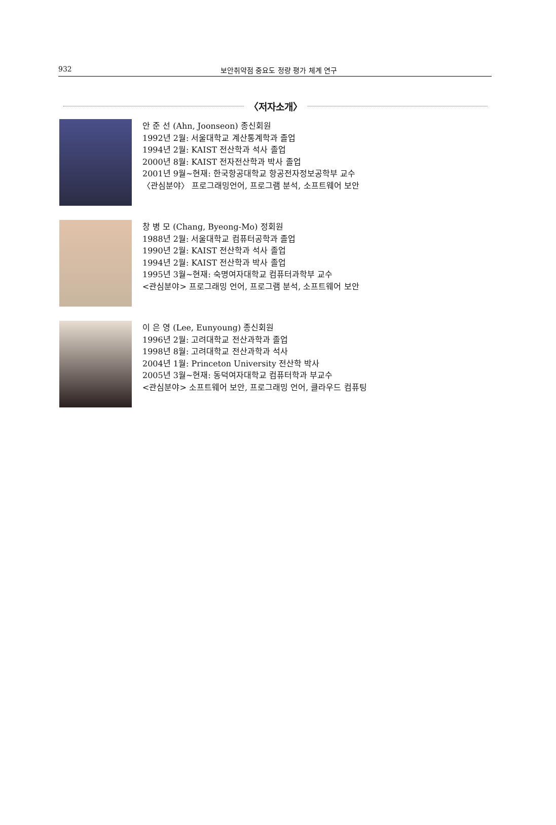932 보안취약점 중요도 정량 평가 체계 연구
〈저자소개〉
안 준 선 (Ahn, Joonseon) 종신회원
1992년 2월: 서울대학교 계산통계학과 졸업
1994년 2월: KAIST 전산학과 석사 졸업
2000년 8월: KAIST 전자전산학과 박사 졸업
2001년 9월~현재: 한국항공대학교 항공전자정보공학부 교수
〈관심분야〉 프로그래밍언어, 프로그램 분석, 소프트웨어 보안
창 병 모 (Chang, Byeong-Mo) 정회원
1988년 2월: 서울대학교 컴퓨터공학과 졸업
1990년 2월: KAIST 전산학과 석사 졸업
1994년 2월: KAIST 전산학과 박사 졸업
1995년 3월~현재: 숙명여자대학교 컴퓨터과학부 교수
<관심분야> 프로그래밍 언어, 프로그램 분석, 소프트웨어 보안
이 은 영 (Lee, Eunyoung) 종신회원
1996년 2월: 고려대학교 전산과학과 졸업
1998년 8월: 고려대학교 전산과학과 석사
2004년 1월: Princeton University 전산학 박사
2005년 3월~현재: 동덕여자대학교 컴퓨터학과 부교수
<관심분야> 소프트웨어 보안, 프로그래밍 언어, 클라우드 컴퓨팅